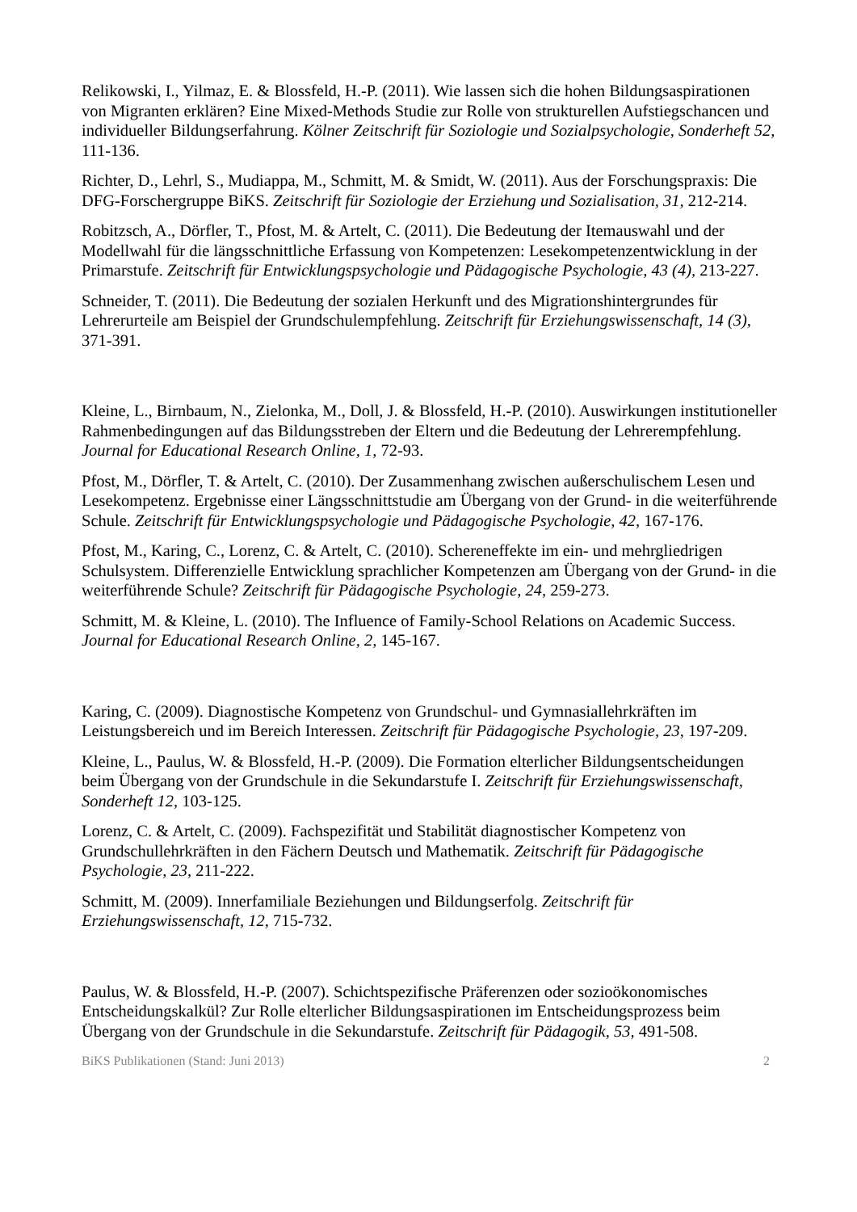Relikowski, I., Yilmaz, E. & Blossfeld, H.-P. (2011). Wie lassen sich die hohen Bildungsaspirationen von Migranten erklären? Eine Mixed-Methods Studie zur Rolle von strukturellen Aufstiegschancen und individueller Bildungserfahrung. Kölner Zeitschrift für Soziologie und Sozialpsychologie, Sonderheft 52, 111-136.
Richter, D., Lehrl, S., Mudiappa, M., Schmitt, M. & Smidt, W. (2011). Aus der Forschungspraxis: Die DFG-Forschergruppe BiKS. Zeitschrift für Soziologie der Erziehung und Sozialisation, 31, 212-214.
Robitzsch, A., Dörfler, T., Pfost, M. & Artelt, C. (2011). Die Bedeutung der Itemauswahl und der Modellwahl für die längsschnittliche Erfassung von Kompetenzen: Lesekompetenzentwicklung in der Primarstufe. Zeitschrift für Entwicklungspsychologie und Pädagogische Psychologie, 43 (4), 213-227.
Schneider, T. (2011). Die Bedeutung der sozialen Herkunft und des Migrationshintergrundes für Lehrerurteile am Beispiel der Grundschulempfehlung. Zeitschrift für Erziehungswissenschaft, 14 (3), 371-391.
Kleine, L., Birnbaum, N., Zielonka, M., Doll, J. & Blossfeld, H.-P. (2010). Auswirkungen institutioneller Rahmenbedingungen auf das Bildungsstreben der Eltern und die Bedeutung der Lehrerempfehlung. Journal for Educational Research Online, 1, 72-93.
Pfost, M., Dörfler, T. & Artelt, C. (2010). Der Zusammenhang zwischen außerschulischem Lesen und Lesekompetenz. Ergebnisse einer Längsschnittstudie am Übergang von der Grund- in die weiterführende Schule. Zeitschrift für Entwicklungspsychologie und Pädagogische Psychologie, 42, 167-176.
Pfost, M., Karing, C., Lorenz, C. & Artelt, C. (2010). Schereneffekte im ein- und mehrgliedrigen Schulsystem. Differenzielle Entwicklung sprachlicher Kompetenzen am Übergang von der Grund- in die weiterführende Schule? Zeitschrift für Pädagogische Psychologie, 24, 259-273.
Schmitt, M. & Kleine, L. (2010). The Influence of Family-School Relations on Academic Success. Journal for Educational Research Online, 2, 145-167.
Karing, C. (2009). Diagnostische Kompetenz von Grundschul- und Gymnasiallehrkräften im Leistungsbereich und im Bereich Interessen. Zeitschrift für Pädagogische Psychologie, 23, 197-209.
Kleine, L., Paulus, W. & Blossfeld, H.-P. (2009). Die Formation elterlicher Bildungsentscheidungen beim Übergang von der Grundschule in die Sekundarstufe I. Zeitschrift für Erziehungswissenschaft, Sonderheft 12, 103-125.
Lorenz, C. & Artelt, C. (2009). Fachspezifität und Stabilität diagnostischer Kompetenz von Grundschullehrkräften in den Fächern Deutsch und Mathematik. Zeitschrift für Pädagogische Psychologie, 23, 211-222.
Schmitt, M. (2009). Innerfamiliale Beziehungen und Bildungserfolg. Zeitschrift für Erziehungswissenschaft, 12, 715-732.
Paulus, W. & Blossfeld, H.-P. (2007). Schichtspezifische Präferenzen oder sozioökonomisches Entscheidungskalkül? Zur Rolle elterlicher Bildungsaspirationen im Entscheidungsprozess beim Übergang von der Grundschule in die Sekundarstufe. Zeitschrift für Pädagogik, 53, 491-508.
BiKS Publikationen (Stand: Juni 2013) 2